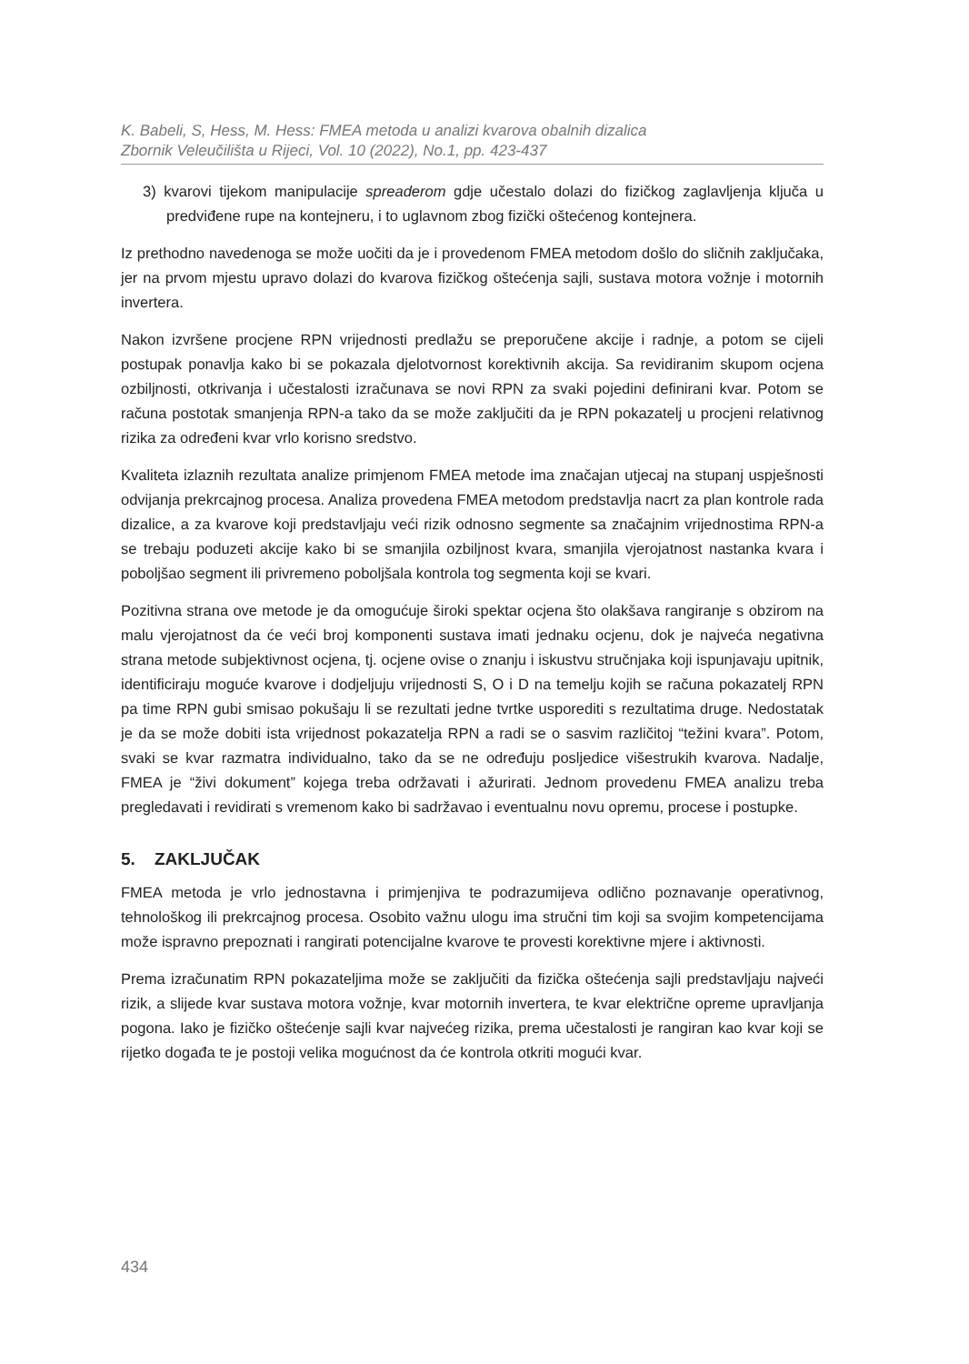K. Babeli, S, Hess, M. Hess: FMEA metoda u analizi kvarova obalnih dizalica
Zbornik Veleučilišta u Rijeci, Vol. 10 (2022), No.1, pp. 423-437
3) kvarovi tijekom manipulacije spreaderom gdje učestalo dolazi do fizičkog zaglavljenja ključa u predviđene rupe na kontejneru, i to uglavnom zbog fizički oštećenog kontejnera.
Iz prethodno navedenoga se može uočiti da je i provedenom FMEA metodom došlo do sličnih zaključaka, jer na prvom mjestu upravo dolazi do kvarova fizičkog oštećenja sajli, sustava motora vožnje i motornih invertera.
Nakon izvršene procjene RPN vrijednosti predlažu se preporučene akcije i radnje, a potom se cijeli postupak ponavlja kako bi se pokazala djelotvornost korektivnih akcija. Sa revidiranim skupom ocjena ozbiljnosti, otkrivanja i učestalosti izračunava se novi RPN za svaki pojedini definirani kvar. Potom se računa postotak smanjenja RPN-a tako da se može zaključiti da je RPN pokazatelj u procjeni relativnog rizika za određeni kvar vrlo korisno sredstvo.
Kvaliteta izlaznih rezultata analize primjenom FMEA metode ima značajan utjecaj na stupanj uspješnosti odvijanja prekrcajnog procesa. Analiza provedena FMEA metodom predstavlja nacrt za plan kontrole rada dizalice, a za kvarove koji predstavljaju veći rizik odnosno segmente sa značajnim vrijednostima RPN-a se trebaju poduzeti akcije kako bi se smanjila ozbiljnost kvara, smanjila vjerojatnost nastanka kvara i poboljšao segment ili privremeno poboljšala kontrola tog segmenta koji se kvari.
Pozitivna strana ove metode je da omogućuje široki spektar ocjena što olakšava rangiranje s obzirom na malu vjerojatnost da će veći broj komponenti sustava imati jednaku ocjenu, dok je najveća negativna strana metode subjektivnost ocjena, tj. ocjene ovise o znanju i iskustvu stručnjaka koji ispunjavaju upitnik, identificiraju moguće kvarove i dodjeljuju vrijednosti S, O i D na temelju kojih se računa pokazatelj RPN pa time RPN gubi smisao pokušaju li se rezultati jedne tvrtke usporediti s rezultatima druge. Nedostatak je da se može dobiti ista vrijednost pokazatelja RPN a radi se o sasvim različitoj “težini kvara”. Potom, svaki se kvar razmatra individualno, tako da se ne određuju posljedice višestrukih kvarova. Nadalje, FMEA je “živi dokument” kojega treba održavati i ažurirati. Jednom provedenu FMEA analizu treba pregledavati i revidirati s vremenom kako bi sadržavao i eventualnu novu opremu, procese i postupke.
5. ZAKLJUČAK
FMEA metoda je vrlo jednostavna i primjenjiva te podrazumijeva odlično poznavanje operativnog, tehnološkog ili prekrcajnog procesa. Osobito važnu ulogu ima stručni tim koji sa svojim kompetencijama može ispravno prepoznati i rangirati potencijalne kvarove te provesti korektivne mjere i aktivnosti.
Prema izračunatim RPN pokazateljima može se zaključiti da fizička oštećenja sajli predstavljaju najveći rizik, a slijede kvar sustava motora vožnje, kvar motornih invertera, te kvar električne opreme upravljanja pogona. Iako je fizičko oštećenje sajli kvar najvećeg rizika, prema učestalosti je rangiran kao kvar koji se rijetko događa te je postoji velika mogućnost da će kontrola otkriti mogući kvar.
434